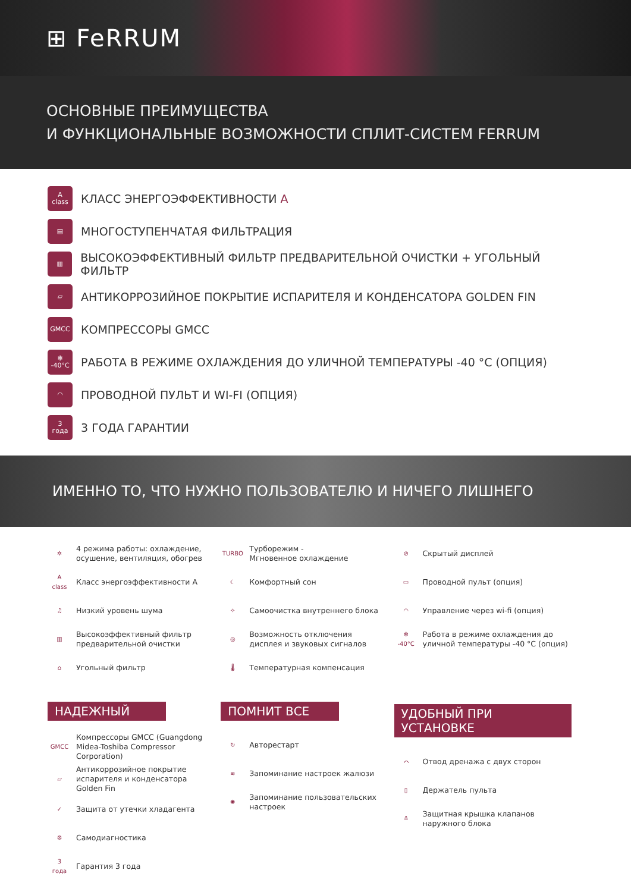⊞ FeRRUM
ОСНОВНЫЕ ПРЕИМУЩЕСТВА
И ФУНКЦИОНАЛЬНЫЕ ВОЗМОЖНОСТИ СПЛИТ-СИСТЕМ FERRUM
A
class
КЛАСС ЭНЕРГОЭФФЕКТИВНОСТИ A
▤
МНОГОСТУПЕНЧАТАЯ ФИЛЬТРАЦИЯ
▥
ВЫСОКОЭФФЕКТИВНЫЙ ФИЛЬТР ПРЕДВАРИТЕЛЬНОЙ ОЧИСТКИ + УГОЛЬНЫЙ ФИЛЬТР
▱
АНТИКОРРОЗИЙНОЕ ПОКРЫТИЕ ИСПАРИТЕЛЯ И КОНДЕНСАТОРА GOLDEN FIN
GMCC
КОМПРЕССОРЫ GMCC
✻
-40°C
РАБОТА В РЕЖИМЕ ОХЛАЖДЕНИЯ ДО УЛИЧНОЙ ТЕМПЕРАТУРЫ -40 °С (ОПЦИЯ)
◠
ПРОВОДНОЙ ПУЛЬТ И WI-FI (ОПЦИЯ)
3
года
3 ГОДА ГАРАНТИИ
ИМЕННО ТО, ЧТО НУЖНО ПОЛЬЗОВАТЕЛЮ И НИЧЕГО ЛИШНЕГО
✲ 4 режима работы: охлаждение, осушение, вентиляция, обогрев
A
class Класс энергоэффективности А
♫ Низкий уровень шума
▥ Высокоэффективный фильтр предварительной очистки
⌂ Угольный фильтр
НАДЕЖНЫЙ
GMCC Компрессоры GMCC (Guangdong Midea-Toshiba Compressor Corporation)
▱ Антикоррозийное покрытие испарителя и конденсатора Golden Fin
✓ Защита от утечки хладагента
⚙ Самодиагностика
3
года Гарантия 3 года
TURBO Турборежим -
Мгновенное охлаждение
☾ Комфортный сон
✧ Самоочистка внутреннего блока
◎ Возможность отключения дисплея и звуковых сигналов
🌡 Температурная компенсация
ПОМНИТ ВСЕ
↻ Авторестарт
≋ Запоминание настроек жалюзи
✺ Запоминание пользовательских настроек
⊘ Скрытый дисплей
▭ Проводной пульт (опция)
◠ Управление через wi-fi (опция)
✻
-40°C Работа в режиме охлаждения до уличной температуры -40 °С (опция)
УДОБНЫЙ ПРИ УСТАНОВКЕ
⌒ Отвод дренажа с двух сторон
▯ Держатель пульта
≚ Защитная крышка клапанов наружного блока